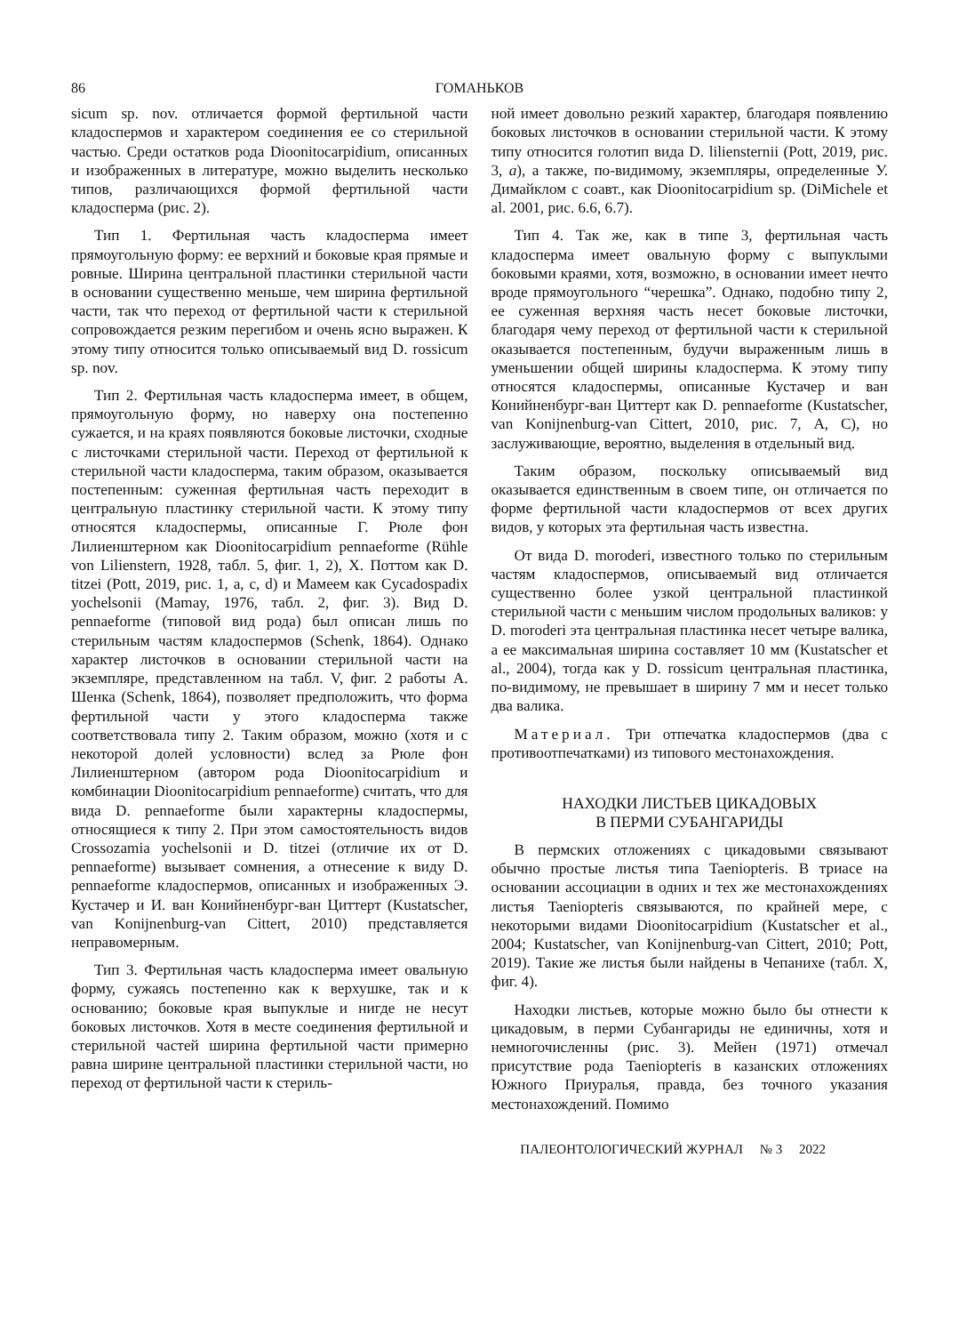86 ГОМАНЬКОВ
sicum sp. nov. отличается формой фертильной части кладоспермов и характером соединения ее со стерильной частью. Среди остатков рода Dioonitocarpidium, описанных и изображенных в литературе, можно выделить несколько типов, различающихся формой фертильной части кладосперма (рис. 2).
Тип 1. Фертильная часть кладосперма имеет прямоугольную форму: ее верхний и боковые края прямые и ровные. Ширина центральной пластинки стерильной части в основании существенно меньше, чем ширина фертильной части, так что переход от фертильной части к стерильной сопровождается резким перегибом и очень ясно выражен. К этому типу относится только описываемый вид D. rossicum sp. nov.
Тип 2. Фертильная часть кладосперма имеет, в общем, прямоугольную форму, но наверху она постепенно сужается, и на краях появляются боковые листочки, сходные с листочками стерильной части. Переход от фертильной к стерильной части кладосперма, таким образом, оказывается постепенным: суженная фертильная часть переходит в центральную пластинку стерильной части. К этому типу относятся кладоспермы, описанные Г. Рюле фон Лилиенштерном как Dioonitocarpidium pennaeforme (Rühle von Lilienstern, 1928, табл. 5, фиг. 1, 2), Х. Поттом как D. titzei (Pott, 2019, рис. 1, a, c, d) и Мамеем как Cycadospadix yochelsonii (Mamay, 1976, табл. 2, фиг. 3). Вид D. pennaeforme (типовой вид рода) был описан лишь по стерильным частям кладоспермов (Schenk, 1864). Однако характер листочков в основании стерильной части на экземпляре, представленном на табл. V, фиг. 2 работы А. Шенка (Schenk, 1864), позволяет предположить, что форма фертильной части у этого кладосперма также соответствовала типу 2. Таким образом, можно (хотя и с некоторой долей условности) вслед за Рюле фон Лилиенштерном (автором рода Dioonitocarpidium и комбинации Dioonitocarpidium pennaeforme) считать, что для вида D. pennaeforme были характерны кладоспермы, относящиеся к типу 2. При этом самостоятельность видов Crossozamia yochelsonii и D. titzei (отличие их от D. pennaeforme) вызывает сомнения, а отнесение к виду D. pennaeforme кладоспермов, описанных и изображенных Э. Кустачер и И. ван Конийненбург-ван Циттерт (Kustatscher, van Konijnenburg-van Cittert, 2010) представляется неправомерным.
Тип 3. Фертильная часть кладосперма имеет овальную форму, сужаясь постепенно как к верхушке, так и к основанию; боковые края выпуклые и нигде не несут боковых листочков. Хотя в месте соединения фертильной и стерильной частей ширина фертильной части примерно равна ширине центральной пластинки стерильной части, но переход от фертильной части к стериль-
ной имеет довольно резкий характер, благодаря появлению боковых листочков в основании стерильной части. К этому типу относится голотип вида D. liliensternii (Pott, 2019, рис. 3, a), а также, по-видимому, экземпляры, определенные У. Димайклом с соавт., как Dioonitocarpidium sp. (DiMichele et al. 2001, рис. 6.6, 6.7).
Тип 4. Так же, как в типе 3, фертильная часть кладосперма имеет овальную форму с выпуклыми боковыми краями, хотя, возможно, в основании имеет нечто вроде прямоугольного “черешка”. Однако, подобно типу 2, ее суженная верхняя часть несет боковые листочки, благодаря чему переход от фертильной части к стерильной оказывается постепенным, будучи выраженным лишь в уменьшении общей ширины кладосперма. К этому типу относятся кладоспермы, описанные Кустачер и ван Конийненбург-ван Циттерт как D. pennaeforme (Kustatscher, van Konijnenburg-van Cittert, 2010, рис. 7, A, C), но заслуживающие, вероятно, выделения в отдельный вид.
Таким образом, поскольку описываемый вид оказывается единственным в своем типе, он отличается по форме фертильной части кладоспермов от всех других видов, у которых эта фертильная часть известна.
От вида D. moroderi, известного только по стерильным частям кладоспермов, описываемый вид отличается существенно более узкой центральной пластинкой стерильной части с меньшим числом продольных валиков: у D. moroderi эта центральная пластинка несет четыре валика, а ее максимальная ширина составляет 10 мм (Kustatscher et al., 2004), тогда как у D. rossicum центральная пластинка, по-видимому, не превышает в ширину 7 мм и несет только два валика.
Материал. Три отпечатка кладоспермов (два с противоотпечатками) из типового местонахождения.
НАХОДКИ ЛИСТЬЕВ ЦИКАДОВЫХ
В ПЕРМИ СУБАНГАРИДЫ
В пермских отложениях с цикадовыми связывают обычно простые листья типа Taeniopteris. В триасе на основании ассоциации в одних и тех же местонахождениях листья Taeniopteris связываются, по крайней мере, с некоторыми видами Dioonitocarpidium (Kustatscher et al., 2004; Kustatscher, van Konijnenburg-van Cittert, 2010; Pott, 2019). Такие же листья были найдены в Чепанихе (табл. X, фиг. 4).
Находки листьев, которые можно было бы отнести к цикадовым, в перми Субангариды не единичны, хотя и немногочисленны (рис. 3). Мейен (1971) отмечал присутствие рода Taeniopteris в казанских отложениях Южного Приуралья, правда, без точного указания местонахождений. Помимо
ПАЛЕОНТОЛОГИЧЕСКИЙ ЖУРНАЛ № 3 2022